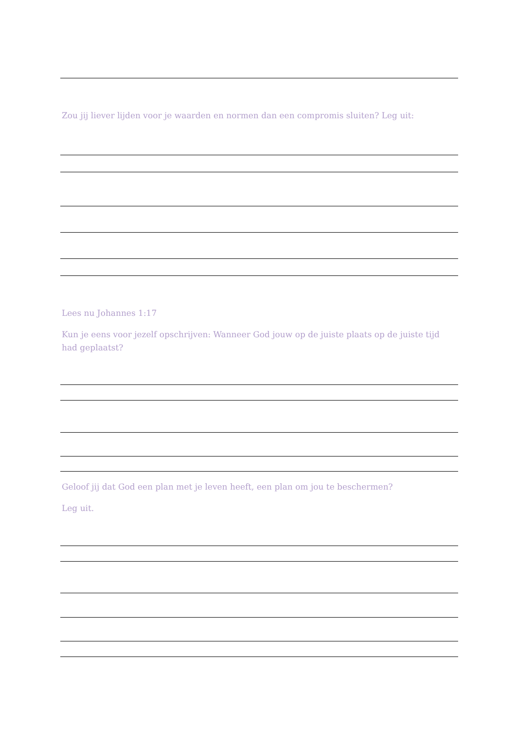Zou jij liever lijden voor je waarden en normen dan een compromis sluiten? Leg uit:
Lees nu Johannes 1:17
Kun je eens voor jezelf opschrijven: Wanneer God jouw op de juiste plaats op de juiste tijd had geplaatst?
Geloof jij dat God een plan met je leven heeft, een plan om jou te beschermen?
Leg uit.